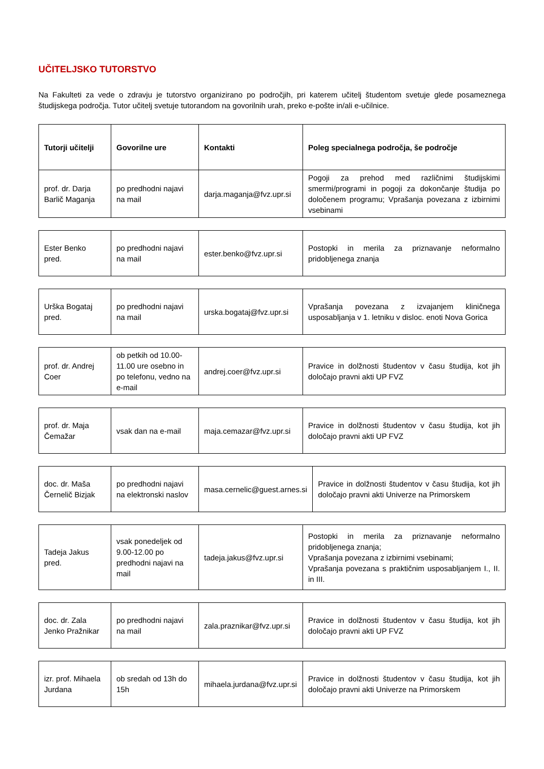UČITELJSKO TUTORSTVO
Na Fakulteti za vede o zdravju je tutorstvo organizirano po področjih, pri katerem učitelj študentom svetuje glede posameznega študijskega področja. Tutor učitelj svetuje tutorandom na govorilnih urah, preko e-pošte in/ali e-učilnice.
| Tutorji učitelji | Govorilne ure | Kontakti | Poleg specialnega področja, še področje |
| --- | --- | --- | --- |
| prof. dr. Darja Barlič Maganja | po predhodni najavi na mail | darja.maganja@fvz.upr.si | Pogoji za prehod med različnimi študijskimi smermi/programi in pogoji za dokončanje študija po določenem programu; Vprašanja povezana z izbirnimi vsebinami |
| Ester Benko pred. | po predhodni najavi na mail | ester.benko@fvz.upr.si | Postopki in merila za priznavanje neformalno pridobljenega znanja |
| Urška Bogataj pred. | po predhodni najavi na mail | urska.bogataj@fvz.upr.si | Vprašanja povezana z izvajanjem kliničnega usposabljanja v 1. letniku v disloc. enoti Nova Gorica |
| prof. dr. Andrej Coer | ob petkih od 10.00-11.00 ure osebno in po telefonu, vedno na e-mail | andrej.coer@fvz.upr.si | Pravice in dolžnosti študentov v času študija, kot jih določajo pravni akti UP FVZ |
| prof. dr. Maja Čemažar | vsak dan na e-mail | maja.cemazar@fvz.upr.si | Pravice in dolžnosti študentov v času študija, kot jih določajo pravni akti UP FVZ |
| doc. dr. Maša Černelič Bizjak | po predhodni najavi na elektronski naslov | masa.cernelic@guest.arnes.si | Pravice in dolžnosti študentov v času študija, kot jih določajo pravni akti Univerze na Primorskem |
| Tadeja Jakus pred. | vsak ponedeljek od 9.00-12.00 po predhodni najavi na mail | tadeja.jakus@fvz.upr.si | Postopki in merila za priznavanje neformalno pridobljenega znanja; Vprašanja povezana z izbirnimi vsebinami; Vprašanja povezana s praktičnim usposabljanjem I., II. in III. |
| doc. dr. Zala Jenko Pražnikar | po predhodni najavi na mail | zala.praznikar@fvz.upr.si | Pravice in dolžnosti študentov v času študija, kot jih določajo pravni akti UP FVZ |
| izr. prof. Mihaela Jurdana | ob sredah od 13h do 15h | mihaela.jurdana@fvz.upr.si | Pravice in dolžnosti študentov v času študija, kot jih določajo pravni akti Univerze na Primorskem |